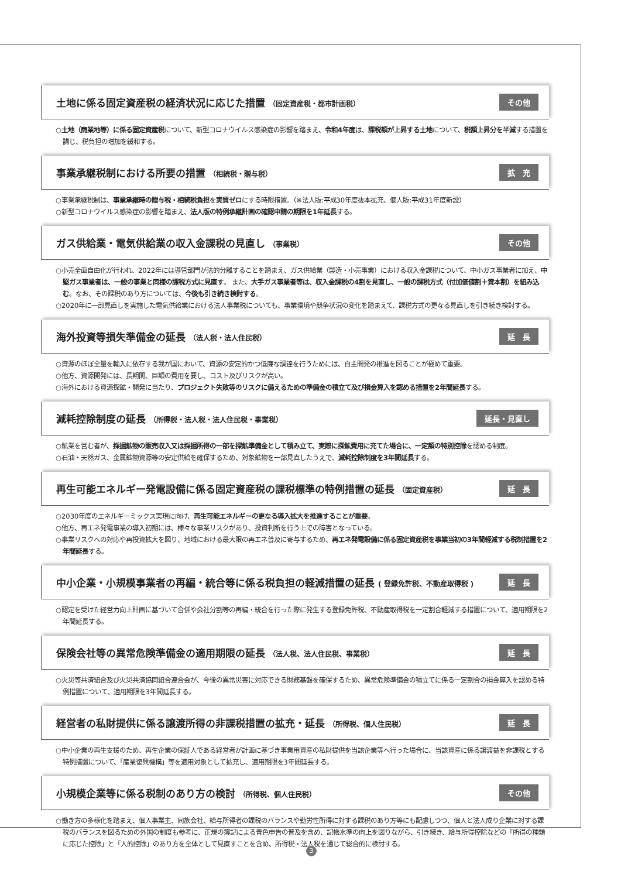土地に係る固定資産税の経済状況に応じた措置 （固定資産税・都市計画税） その他
○土地（商業地等）に係る固定資産税について、新型コロナウイルス感染症の影響を踏まえ、令和4年度は、課税額が上昇する土地について、税額上昇分を半減する措置を講じ、税負担の増加を緩和する。
事業承継税制における所要の措置 （相続税・贈与税） 拡　充
○事業承継税制は、事業承継時の贈与税・相続税負担を実質ゼロにする時限措置。（※法人版:平成30年度抜本拡充、個人版:平成31年度新設）
○新型コロナウイルス感染症の影響を踏まえ、法人版の特例承継計画の確認申請の期限を1年延長する。
ガス供給業・電気供給業の収入金課税の見直し （事業税） その他
○小売全面自由化が行われ、2022年には導管部門が法的分離することを踏まえ、ガス供給業（製造・小売事業）における収入金課税について、中小ガス事業者に加え、中堅ガス事業者は、一般の事業と同様の課税方式に見直す。 また、大手ガス事業者等は、収入金課税の4割を見直し、一般の課税方式（付加価値割＋資本割）を組み込む。なお、その課税のあり方については、今後も引き続き検討する。
○2020年に一部見直しを実施した電気供給業における法人事業税についても、事業環境や競争状況の変化を踏まえて、課税方式の更なる見直しを引き続き検討する。
海外投資等損失準備金の延長 （法人税・法人住民税） 延　長
○資源のほぼ全量を輸入に依存する我が国において、資源の安定的かつ低廉な調達を行うためには、自主開発の推進を図ることが極めて重要。
○他方、資源開発には、長期間、巨額の費用を要し、コスト及びリスクが高い。
○海外における資源探鉱・開発に当たり、プロジェクト失敗等のリスクに備えるための準備金の積立て及び損金算入を認める措置を2年間延長する。
減耗控除制度の延長 （所得税・法人税・法人住民税・事業税） 延長・見直し
○鉱業を営む者が、採掘鉱物の販売収入又は採掘所得の一部を探鉱準備金として積み立て、実際に探鉱費用に充てた場合に、一定額の特別控除を認める制度。
○石油・天然ガス、金属鉱物資源等の安定供給を確保するため、対象鉱物を一部見直したうえで、減耗控除制度を3年間延長する。
再生可能エネルギー発電設備に係る固定資産税の課税標準の特例措置の延長 （固定資産税） 延　長
○2030年度のエネルギーミックス実現に向け、再生可能エネルギーの更なる導入拡大を推進することが重要。
○他方、再エネ発電事業の導入初期には、様々な事業リスクがあり、投資判断を行う上での障害となっている。
○事業リスクへの対応や再投資拡大を図り、地域における最大限の再エネ普及に寄与するため、再エネ発電設備に係る固定資産税を事業当初の3年間軽減する税制措置を2年間延長する。
中小企業・小規模事業者の再編・統合等に係る税負担の軽減措置の延長 ( 登録免許税、不動産取得税 ) 延　長
○認定を受けた経営力向上計画に基づいて合併や会社分割等の再編・統合を行った際に発生する登録免許税、不動産取得税を一定割合軽減する措置について、適用期限を2年間延長する。
保険会社等の異常危険準備金の適用期限の延長 （法人税、法人住民税、事業税） 延　長
○火災等共済組合及び火災共済協同組合連合会が、今後の異常災害に対応できる財務基盤を確保するため、異常危険準備金の積立てに係る一定割合の損金算入を認める特例措置について、適用期限を3年間延長する。
経営者の私財提供に係る譲渡所得の非課税措置の拡充・延長 （所得税、個人住民税） 延　長
○中小企業の再生支援のため、再生企業の保証人である経営者が計画に基づき事業用資産の私財提供を当該企業等へ行った場合に、当該資産に係る譲渡益を非課税とする特例措置について、「産業復興機構」等を適用対象として拡充し、適用期限を3年間延長する。
小規模企業等に係る税制のあり方の検討 （所得税、個人住民税） その他
○働き方の多様化を踏まえ、個人事業主、同族会社、給与所得者の課税のバランスや勤労性所得に対する課税のあり方等にも配慮しつつ、個人と法人成り企業に対する課税のバランスを図るための外国の制度も参考に、正規の簿記による青色申告の普及を含め、記帳水準の向上を図りながら、引き続き、給与所得控除などの「所得の種類に応じた控除」と「人的控除」のあり方を全体として見直すことを含め、所得税・法人税を通じて総合的に検討する。
3